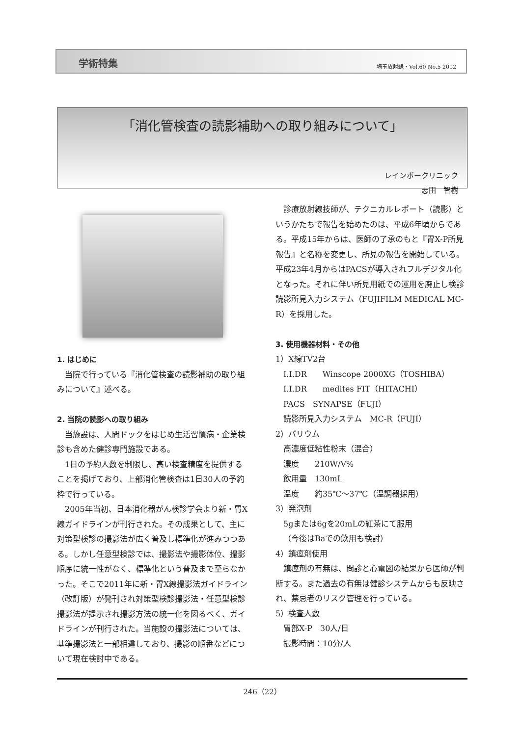学術特集 埼玉放射線・Vol.60 No.5 2012
「消化管検査の読影補助への取り組みについて」
レインボークリニック
志田　智樹
1. はじめに
当院で行っている『消化管検査の読影補助の取り組みについて』述べる。
2. 当院の読影への取り組み
当施設は、人間ドックをはじめ生活習慣病・企業検診も含めた健診専門施設である。
1日の予約人数を制限し、高い検査精度を提供することを掲げており、上部消化管検査は1日30人の予約枠で行っている。
2005年当初、日本消化器がん検診学会より新・胃X線ガイドラインが刊行された。その成果として、主に対策型検診の撮影法が広く普及し標準化が進みつつある。しかし任意型検診では、撮影法や撮影体位、撮影順序に統一性がなく、標準化という普及まで至らなかった。そこで2011年に新・胃X線撮影法ガイドライン（改訂版）が発刊され対策型検診撮影法・任意型検診撮影法が提示され撮影方法の統一化を図るべく、ガイドラインが刊行された。当施設の撮影法については、基準撮影法と一部相違しており、撮影の順番などについて現在検討中である。
診療放射線技師が、テクニカルレポート（読影）というかたちで報告を始めたのは、平成6年頃からである。平成15年からは、医師の了承のもと『胃X-P所見報告』と名称を変更し、所見の報告を開始している。平成23年4月からはPACSが導入されフルデジタル化となった。それに伴い所見用紙での運用を廃止し検診読影所見入力システム（FUJIFILM MEDICAL MC-R）を採用した。
3. 使用機器材料・その他
1）X線TV2台
I.I.DR　　Winscope 2000XG（TOSHIBA）
I.I.DR　　medites FIT（HITACHI）
PACS　SYNAPSE（FUJI）
読影所見入力システム　MC-R（FUJI）
2）バリウム
高濃度低粘性粉末（混合）
濃度　　210W/V%
飲用量　130mL
温度　　約35℃～37℃（温調器採用）
3）発泡剤
5gまたは6gを20mLの紅茶にて服用
（今後はBaでの飲用も検討）
4）鎮痙剤使用
鎮痙剤の有無は、問診と心電図の結果から医師が判断する。また過去の有無は健診システムからも反映され、禁忌者のリスク管理を行っている。
5）検査人数
胃部X-P　30人/日
撮影時間：10分/人
246（22）